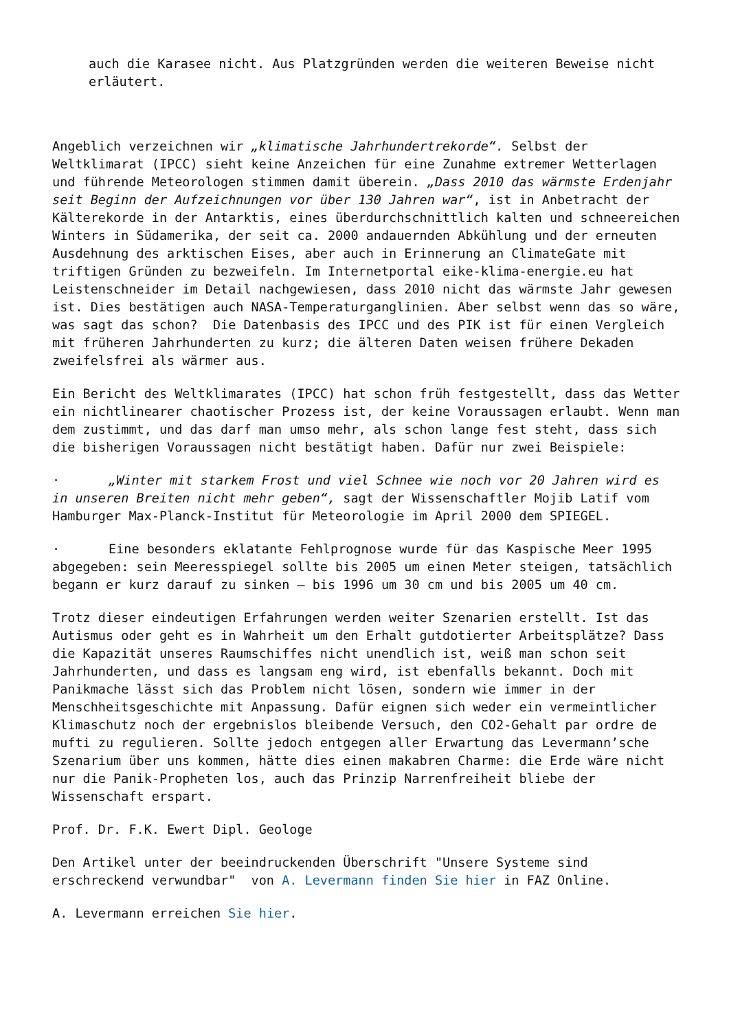auch die Karasee nicht. Aus Platzgründen werden die weiteren Beweise nicht erläutert.
Angeblich verzeichnen wir „klimatische Jahrhundertrekorde“. Selbst der Weltklimarat (IPCC) sieht keine Anzeichen für eine Zunahme extremer Wetterlagen und führende Meteorologen stimmen damit überein. „Dass 2010 das wärmste Erdenjahr seit Beginn der Aufzeichnungen vor über 130 Jahren war“, ist in Anbetracht der Kälterekorde in der Antarktis, eines überdurchschnittlich kalten und schneereichen Winters in Südamerika, der seit ca. 2000 andauernden Abkühlung und der erneuten Ausdehnung des arktischen Eises, aber auch in Erinnerung an ClimateGate mit triftigen Gründen zu bezweifeln. Im Internetportal eike-klima-energie.eu hat Leistenschneider im Detail nachgewiesen, dass 2010 nicht das wärmste Jahr gewesen ist. Dies bestätigen auch NASA-Temperaturganglinien. Aber selbst wenn das so wäre, was sagt das schon? Die Datenbasis des IPCC und des PIK ist für einen Vergleich mit früheren Jahrhunderten zu kurz; die älteren Daten weisen frühere Dekaden zweifelsfrei als wärmer aus.
Ein Bericht des Weltklimarates (IPCC) hat schon früh festgestellt, dass das Wetter ein nichtlinearer chaotischer Prozess ist, der keine Voraussagen erlaubt. Wenn man dem zustimmt, und das darf man umso mehr, als schon lange fest steht, dass sich die bisherigen Voraussagen nicht bestätigt haben. Dafür nur zwei Beispiele:
· „Winter mit starkem Frost und viel Schnee wie noch vor 20 Jahren wird es in unseren Breiten nicht mehr geben“, sagt der Wissenschaftler Mojib Latif vom Hamburger Max-Planck-Institut für Meteorologie im April 2000 dem SPIEGEL.
· Eine besonders eklatante Fehlprognose wurde für das Kaspische Meer 1995 abgegeben: sein Meeresspiegel sollte bis 2005 um einen Meter steigen, tatsächlich begann er kurz darauf zu sinken – bis 1996 um 30 cm und bis 2005 um 40 cm.
Trotz dieser eindeutigen Erfahrungen werden weiter Szenarien erstellt. Ist das Autismus oder geht es in Wahrheit um den Erhalt gutdotierter Arbeitsplätze? Dass die Kapazität unseres Raumschiffes nicht unendlich ist, weiß man schon seit Jahrhunderten, und dass es langsam eng wird, ist ebenfalls bekannt. Doch mit Panikmache lässt sich das Problem nicht lösen, sondern wie immer in der Menschheitsgeschichte mit Anpassung. Dafür eignen sich weder ein vermeintlicher Klimaschutz noch der ergebnislos bleibende Versuch, den CO2-Gehalt par ordre de mufti zu regulieren. Sollte jedoch entgegen aller Erwartung das Levermann’sche Szenarium über uns kommen, hätte dies einen makabren Charme: die Erde wäre nicht nur die Panik-Propheten los, auch das Prinzip Narrenfreiheit bliebe der Wissenschaft erspart.
Prof. Dr. F.K. Ewert Dipl. Geologe
Den Artikel unter der beeindruckenden Überschrift "Unsere Systeme sind erschreckend verwundbar" von A. Levermann finden Sie hier in FAZ Online.
A. Levermann erreichen Sie hier.